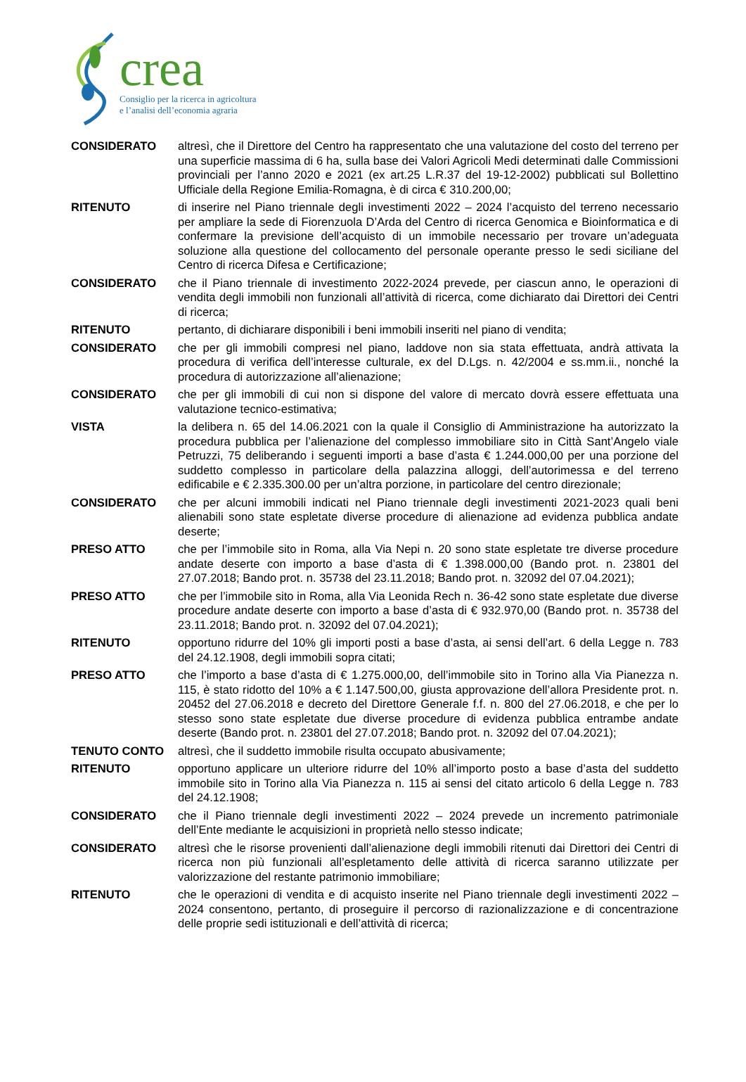crea
Consiglio per la ricerca in agricoltura
e l’analisi dell’economia agraria
CONSIDERATO altresì, che il Direttore del Centro ha rappresentato che una valutazione del costo del terreno per una superficie massima di 6 ha, sulla base dei Valori Agricoli Medi determinati dalle Commissioni provinciali per l’anno 2020 e 2021 (ex art.25 L.R.37 del 19-12-2002) pubblicati sul Bollettino Ufficiale della Regione Emilia-Romagna, è di circa € 310.200,00;
RITENUTO di inserire nel Piano triennale degli investimenti 2022 – 2024 l’acquisto del terreno necessario per ampliare la sede di Fiorenzuola D’Arda del Centro di ricerca Genomica e Bioinformatica e di confermare la previsione dell’acquisto di un immobile necessario per trovare un’adeguata soluzione alla questione del collocamento del personale operante presso le sedi siciliane del Centro di ricerca Difesa e Certificazione;
CONSIDERATO che il Piano triennale di investimento 2022-2024 prevede, per ciascun anno, le operazioni di vendita degli immobili non funzionali all’attività di ricerca, come dichiarato dai Direttori dei Centri di ricerca;
RITENUTO pertanto, di dichiarare disponibili i beni immobili inseriti nel piano di vendita;
CONSIDERATO che per gli immobili compresi nel piano, laddove non sia stata effettuata, andrà attivata la procedura di verifica dell’interesse culturale, ex del D.Lgs. n. 42/2004 e ss.mm.ii., nonché la procedura di autorizzazione all’alienazione;
CONSIDERATO che per gli immobili di cui non si dispone del valore di mercato dovrà essere effettuata una valutazione tecnico-estimativa;
VISTA la delibera n. 65 del 14.06.2021 con la quale il Consiglio di Amministrazione ha autorizzato la procedura pubblica per l’alienazione del complesso immobiliare sito in Città Sant’Angelo viale Petruzzi, 75 deliberando i seguenti importi a base d’asta € 1.244.000,00 per una porzione del suddetto complesso in particolare della palazzina alloggi, dell’autorimessa e del terreno edificabile e € 2.335.300.00 per un’altra porzione, in particolare del centro direzionale;
CONSIDERATO che per alcuni immobili indicati nel Piano triennale degli investimenti 2021-2023 quali beni alienabili sono state espletate diverse procedure di alienazione ad evidenza pubblica andate deserte;
PRESO ATTO che per l’immobile sito in Roma, alla Via Nepi n. 20 sono state espletate tre diverse procedure andate deserte con importo a base d’asta di € 1.398.000,00 (Bando prot. n. 23801 del 27.07.2018; Bando prot. n. 35738 del 23.11.2018; Bando prot. n. 32092 del 07.04.2021);
PRESO ATTO che per l’immobile sito in Roma, alla Via Leonida Rech n. 36-42 sono state espletate due diverse procedure andate deserte con importo a base d’asta di € 932.970,00 (Bando prot. n. 35738 del 23.11.2018; Bando prot. n. 32092 del 07.04.2021);
RITENUTO opportuno ridurre del 10% gli importi posti a base d’asta, ai sensi dell’art. 6 della Legge n. 783 del 24.12.1908, degli immobili sopra citati;
PRESO ATTO che l’importo a base d’asta di € 1.275.000,00, dell’immobile sito in Torino alla Via Pianezza n. 115, è stato ridotto del 10% a € 1.147.500,00, giusta approvazione dell’allora Presidente prot. n. 20452 del 27.06.2018 e decreto del Direttore Generale f.f. n. 800 del 27.06.2018, e che per lo stesso sono state espletate due diverse procedure di evidenza pubblica entrambe andate deserte (Bando prot. n. 23801 del 27.07.2018; Bando prot. n. 32092 del 07.04.2021);
TENUTO CONTO altresì, che il suddetto immobile risulta occupato abusivamente;
RITENUTO opportuno applicare un ulteriore ridurre del 10% all’importo posto a base d’asta del suddetto immobile sito in Torino alla Via Pianezza n. 115 ai sensi del citato articolo 6 della Legge n. 783 del 24.12.1908;
CONSIDERATO che il Piano triennale degli investimenti 2022 – 2024 prevede un incremento patrimoniale dell’Ente mediante le acquisizioni in proprietà nello stesso indicate;
CONSIDERATO altresì che le risorse provenienti dall’alienazione degli immobili ritenuti dai Direttori dei Centri di ricerca non più funzionali all’espletamento delle attività di ricerca saranno utilizzate per valorizzazione del restante patrimonio immobiliare;
RITENUTO che le operazioni di vendita e di acquisto inserite nel Piano triennale degli investimenti 2022 – 2024 consentono, pertanto, di proseguire il percorso di razionalizzazione e di concentrazione delle proprie sedi istituzionali e dell’attività di ricerca;